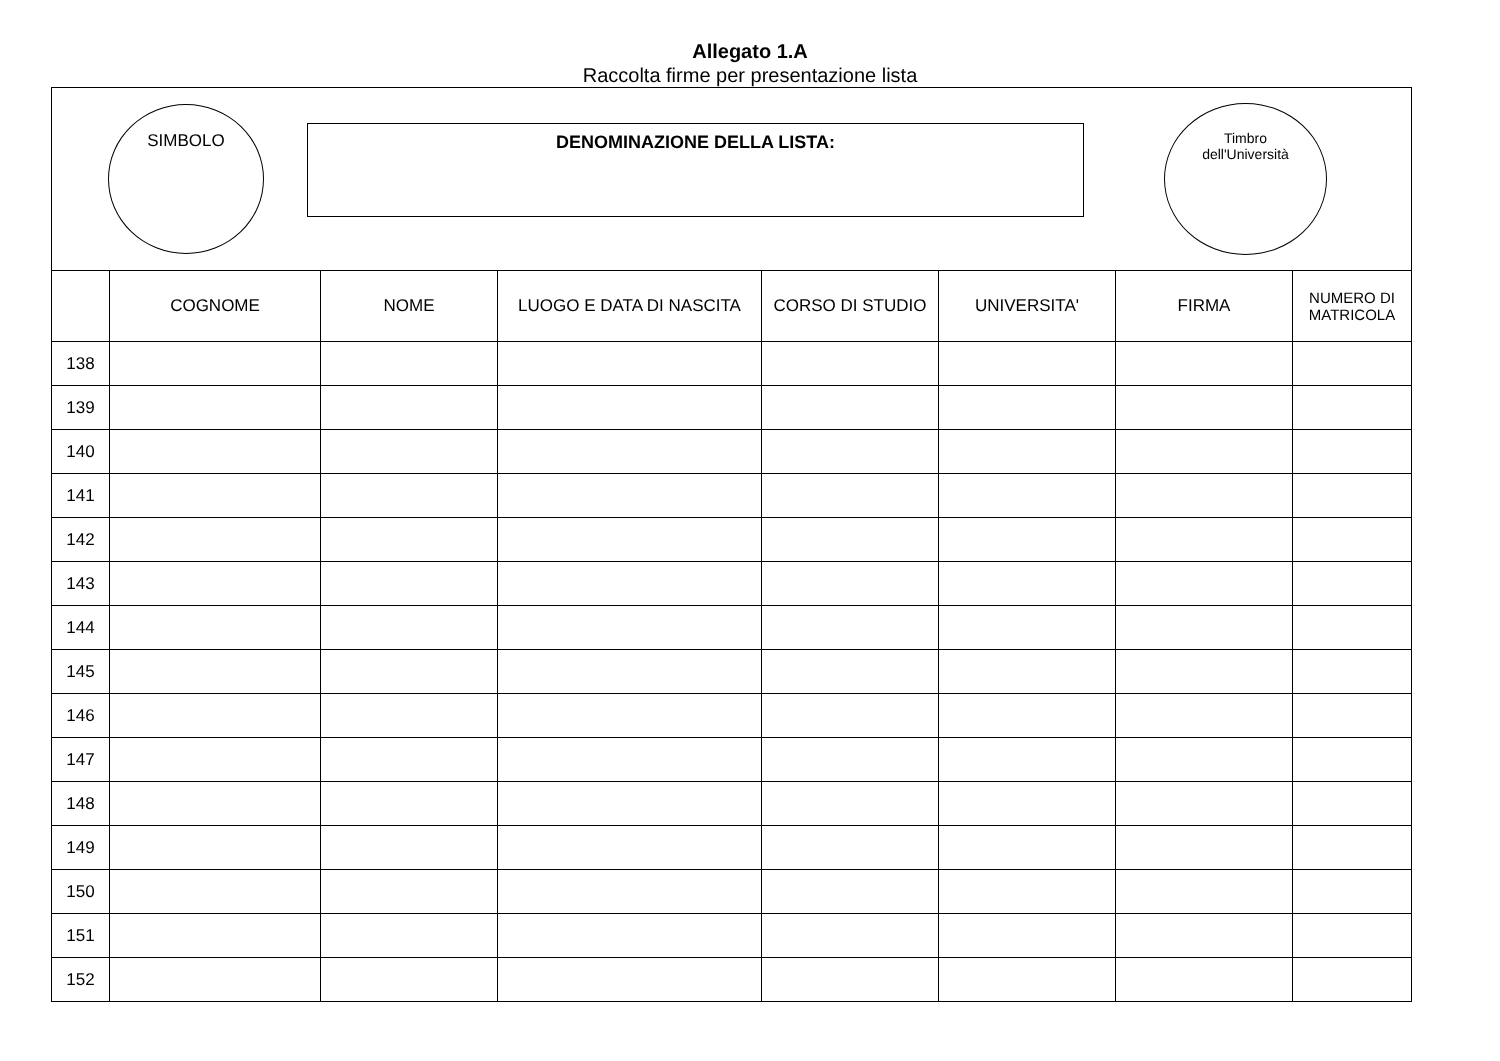Allegato 1.A
Raccolta firme per presentazione lista
SIMBOLO
DENOMINAZIONE DELLA LISTA:
Timbro
dell'Università
| | COGNOME | NOME | LUOGO E DATA DI NASCITA | CORSO DI STUDIO | UNIVERSITA' | FIRMA | NUMERO DI MATRICOLA |
| --- | --- | --- | --- | --- | --- | --- | --- |
| 138 | | | | | | | |
| 139 | | | | | | | |
| 140 | | | | | | | |
| 141 | | | | | | | |
| 142 | | | | | | | |
| 143 | | | | | | | |
| 144 | | | | | | | |
| 145 | | | | | | | |
| 146 | | | | | | | |
| 147 | | | | | | | |
| 148 | | | | | | | |
| 149 | | | | | | | |
| 150 | | | | | | | |
| 151 | | | | | | | |
| 152 | | | | | | | |